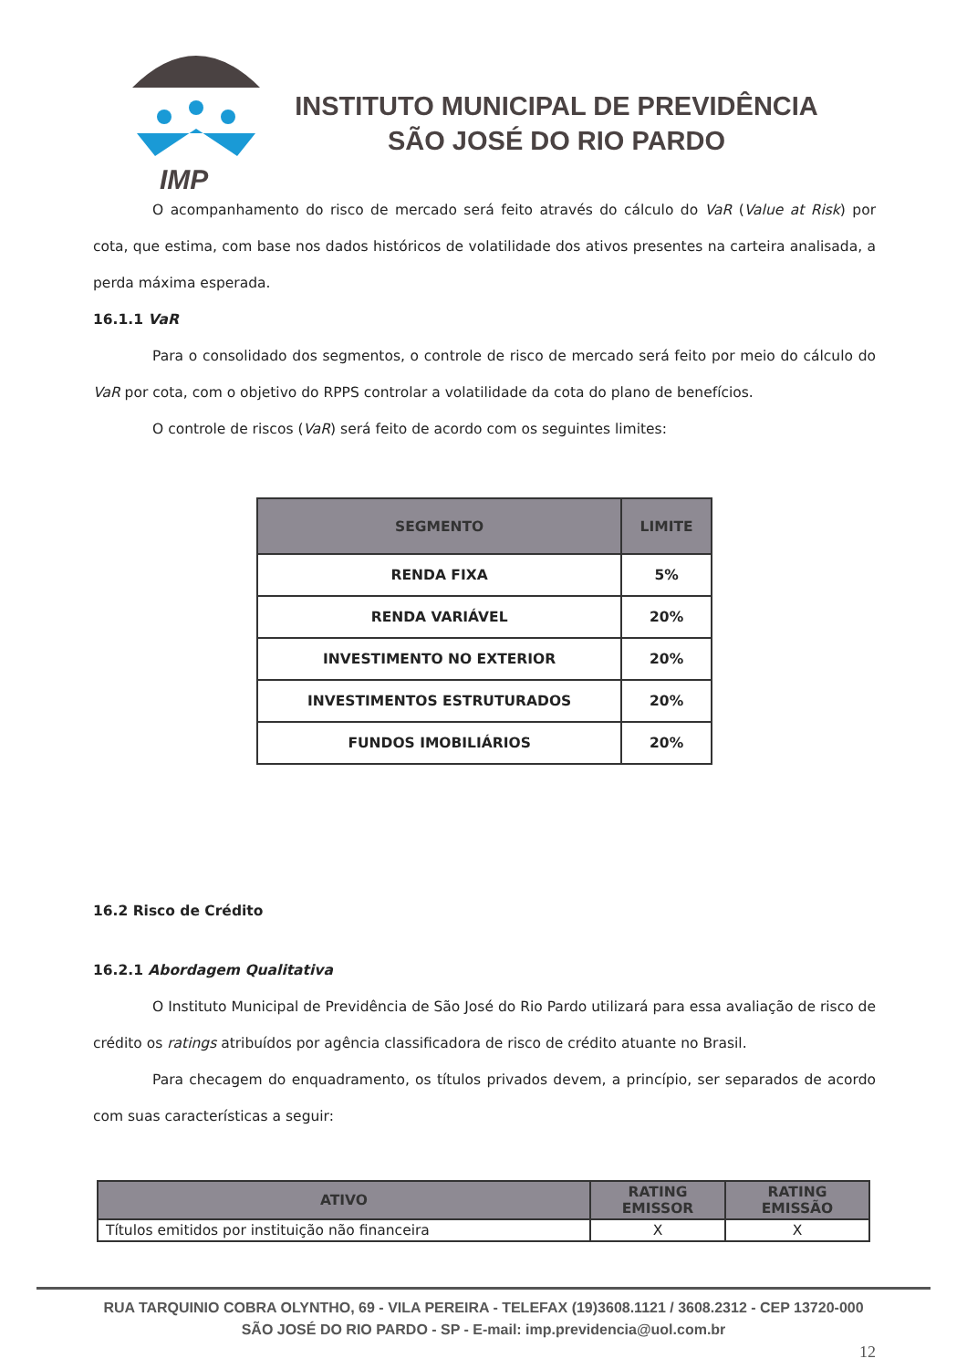IMP
INSTITUTO MUNICIPAL DE PREVIDÊNCIA
SÃO JOSÉ DO RIO PARDO
O acompanhamento do risco de mercado será feito através do cálculo do VaR (Value at Risk) por cota, que estima, com base nos dados históricos de volatilidade dos ativos presentes na carteira analisada, a perda máxima esperada.
16.1.1 VaR
Para o consolidado dos segmentos, o controle de risco de mercado será feito por meio do cálculo do VaR por cota, com o objetivo do RPPS controlar a volatilidade da cota do plano de benefícios.
O controle de riscos (VaR) será feito de acordo com os seguintes limites:
| SEGMENTO | LIMITE |
| --- | --- |
| RENDA FIXA | 5% |
| RENDA VARIÁVEL | 20% |
| INVESTIMENTO NO EXTERIOR | 20% |
| INVESTIMENTOS ESTRUTURADOS | 20% |
| FUNDOS IMOBILIÁRIOS | 20% |
16.2 Risco de Crédito
16.2.1 Abordagem Qualitativa
O Instituto Municipal de Previdência de São José do Rio Pardo utilizará para essa avaliação de risco de crédito os ratings atribuídos por agência classificadora de risco de crédito atuante no Brasil.
Para checagem do enquadramento, os títulos privados devem, a princípio, ser separados de acordo com suas características a seguir:
| ATIVO | RATING EMISSOR | RATING EMISSÃO |
| --- | --- | --- |
| Títulos emitidos por instituição não financeira | X | X |
RUA TARQUINIO COBRA OLYNTHO, 69 - VILA PEREIRA - TELEFAX (19)3608.1121 / 3608.2312 - CEP 13720-000
SÃO JOSÉ DO RIO PARDO - SP - E-mail: imp.previdencia@uol.com.br
12